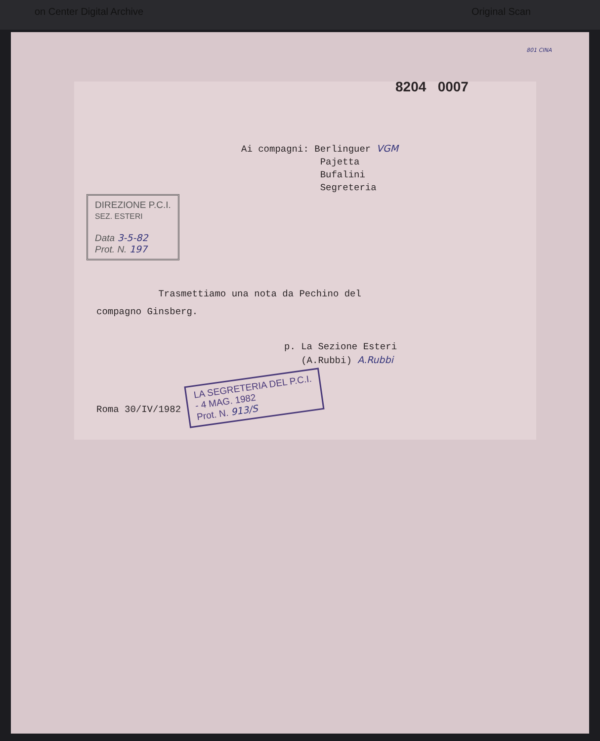on Center Digital Archive Original Scan
801 CINA
8204 0007
Ai compagni: Berlinguer VGM
Pajetta
Bufalini
Segreteria
DIREZIONE P.C.I.
SEZ. ESTERI
Data 3-5-82
Prot. N. 197
Trasmettiamo una nota da Pechino del
compagno Ginsberg.
p. La Sezione Esteri
(A.Rubbi) A.Rubbi
Roma 30/IV/1982 LA SEGRETERIA DEL P.C.I.
- 4 MAG. 1982
Prot. N. 913/S